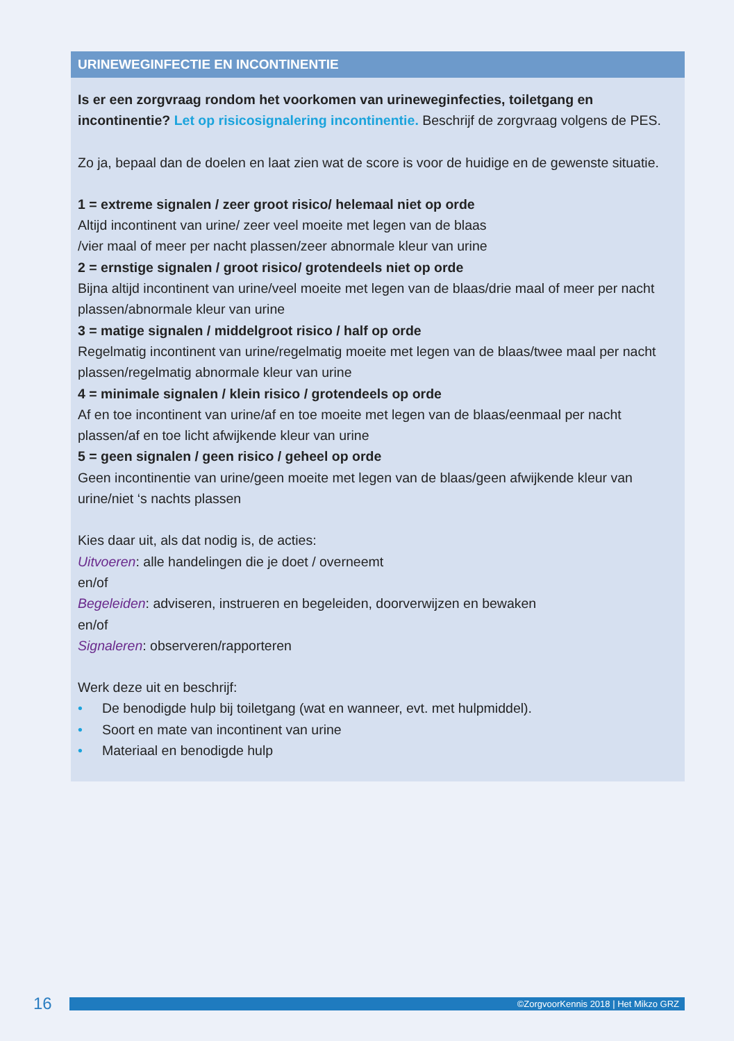URINEWEGINFECTIE EN INCONTINENTIE
Is er een zorgvraag rondom het voorkomen van urineweginfecties, toiletgang en incontinentie? Let op risicosignalering incontinentie. Beschrijf de zorgvraag volgens de PES.
Zo ja, bepaal dan de doelen en laat zien wat de score is voor de huidige en de gewenste situatie.
1 = extreme signalen / zeer groot risico/ helemaal niet op orde
Altijd incontinent van urine/ zeer veel moeite met legen van de blaas
/vier maal of meer per nacht plassen/zeer abnormale kleur van urine
2 = ernstige signalen / groot risico/ grotendeels niet op orde
Bijna altijd incontinent van urine/veel moeite met legen van de blaas/drie maal of meer per nacht plassen/abnormale kleur van urine
3 = matige signalen / middelgroot risico / half op orde
Regelmatig incontinent van urine/regelmatig moeite met legen van de blaas/twee maal per nacht plassen/regelmatig abnormale kleur van urine
4 = minimale signalen / klein risico / grotendeels op orde
Af en toe incontinent van urine/af en toe moeite met legen van de blaas/eenmaal per nacht plassen/af en toe licht afwijkende kleur van urine
5 = geen signalen / geen risico / geheel op orde
Geen incontinentie van urine/geen moeite met legen van de blaas/geen afwijkende kleur van urine/niet ‘s nachts plassen
Kies daar uit, als dat nodig is, de acties:
Uitvoeren: alle handelingen die je doet / overneemt
en/of
Begeleiden: adviseren, instrueren en begeleiden, doorverwijzen en bewaken
en/of
Signaleren: observeren/rapporteren
Werk deze uit en beschrijf:
• De benodigde hulp bij toiletgang (wat en wanneer, evt. met hulpmiddel).
• Soort en mate van incontinent van urine
• Materiaal en benodigde hulp
16
©ZorgvoorKennis 2018 | Het Mikzo GRZ